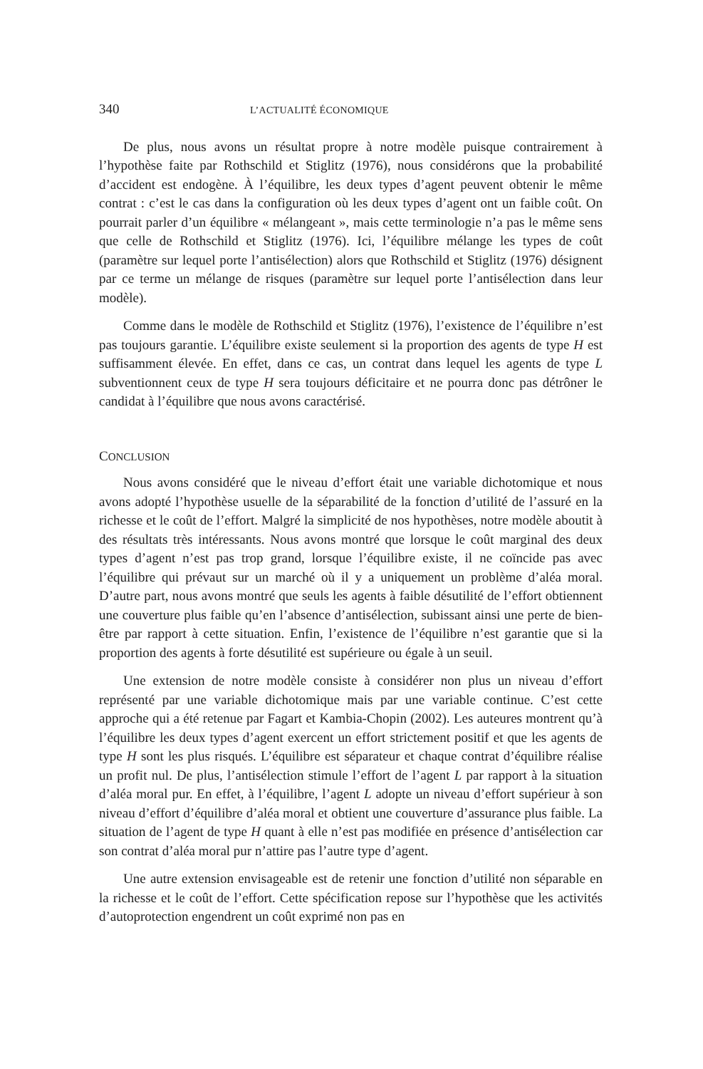340 L’ACTUALITÉ ÉCONOMIQUE
De plus, nous avons un résultat propre à notre modèle puisque contrairement à l’hypothèse faite par Rothschild et Stiglitz (1976), nous considérons que la probabilité d’accident est endogène. À l’équilibre, les deux types d’agent peuvent obtenir le même contrat : c’est le cas dans la configuration où les deux types d’agent ont un faible coût. On pourrait parler d’un équilibre « mélangeant », mais cette terminologie n’a pas le même sens que celle de Rothschild et Stiglitz (1976). Ici, l’équilibre mélange les types de coût (paramètre sur lequel porte l’antisélection) alors que Rothschild et Stiglitz (1976) désignent par ce terme un mélange de risques (paramètre sur lequel porte l’antisélection dans leur modèle).
Comme dans le modèle de Rothschild et Stiglitz (1976), l’existence de l’équilibre n’est pas toujours garantie. L’équilibre existe seulement si la proportion des agents de type H est suffisamment élevée. En effet, dans ce cas, un contrat dans lequel les agents de type L subventionnent ceux de type H sera toujours déficitaire et ne pourra donc pas détrôner le candidat à l’équilibre que nous avons caractérisé.
CONCLUSION
Nous avons considéré que le niveau d’effort était une variable dichotomique et nous avons adopté l’hypothèse usuelle de la séparabilité de la fonction d’utilité de l’assuré en la richesse et le coût de l’effort. Malgré la simplicité de nos hypothèses, notre modèle aboutit à des résultats très intéressants. Nous avons montré que lorsque le coût marginal des deux types d’agent n’est pas trop grand, lorsque l’équilibre existe, il ne coïncide pas avec l’équilibre qui prévaut sur un marché où il y a uniquement un problème d’aléa moral. D’autre part, nous avons montré que seuls les agents à faible désutilité de l’effort obtiennent une couverture plus faible qu’en l’absence d’antisélection, subissant ainsi une perte de bien-être par rapport à cette situation. Enfin, l’existence de l’équilibre n’est garantie que si la proportion des agents à forte désutilité est supérieure ou égale à un seuil.
Une extension de notre modèle consiste à considérer non plus un niveau d’effort représenté par une variable dichotomique mais par une variable continue. C’est cette approche qui a été retenue par Fagart et Kambia-Chopin (2002). Les auteures montrent qu’à l’équilibre les deux types d’agent exercent un effort strictement positif et que les agents de type H sont les plus risqués. L’équilibre est séparateur et chaque contrat d’équilibre réalise un profit nul. De plus, l’antisélection stimule l’effort de l’agent L par rapport à la situation d’aléa moral pur. En effet, à l’équilibre, l’agent L adopte un niveau d’effort supérieur à son niveau d’effort d’équilibre d’aléa moral et obtient une couverture d’assurance plus faible. La situation de l’agent de type H quant à elle n’est pas modifiée en présence d’antisélection car son contrat d’aléa moral pur n’attire pas l’autre type d’agent.
Une autre extension envisageable est de retenir une fonction d’utilité non séparable en la richesse et le coût de l’effort. Cette spécification repose sur l’hypothèse que les activités d’autoprotection engendrent un coût exprimé non pas en